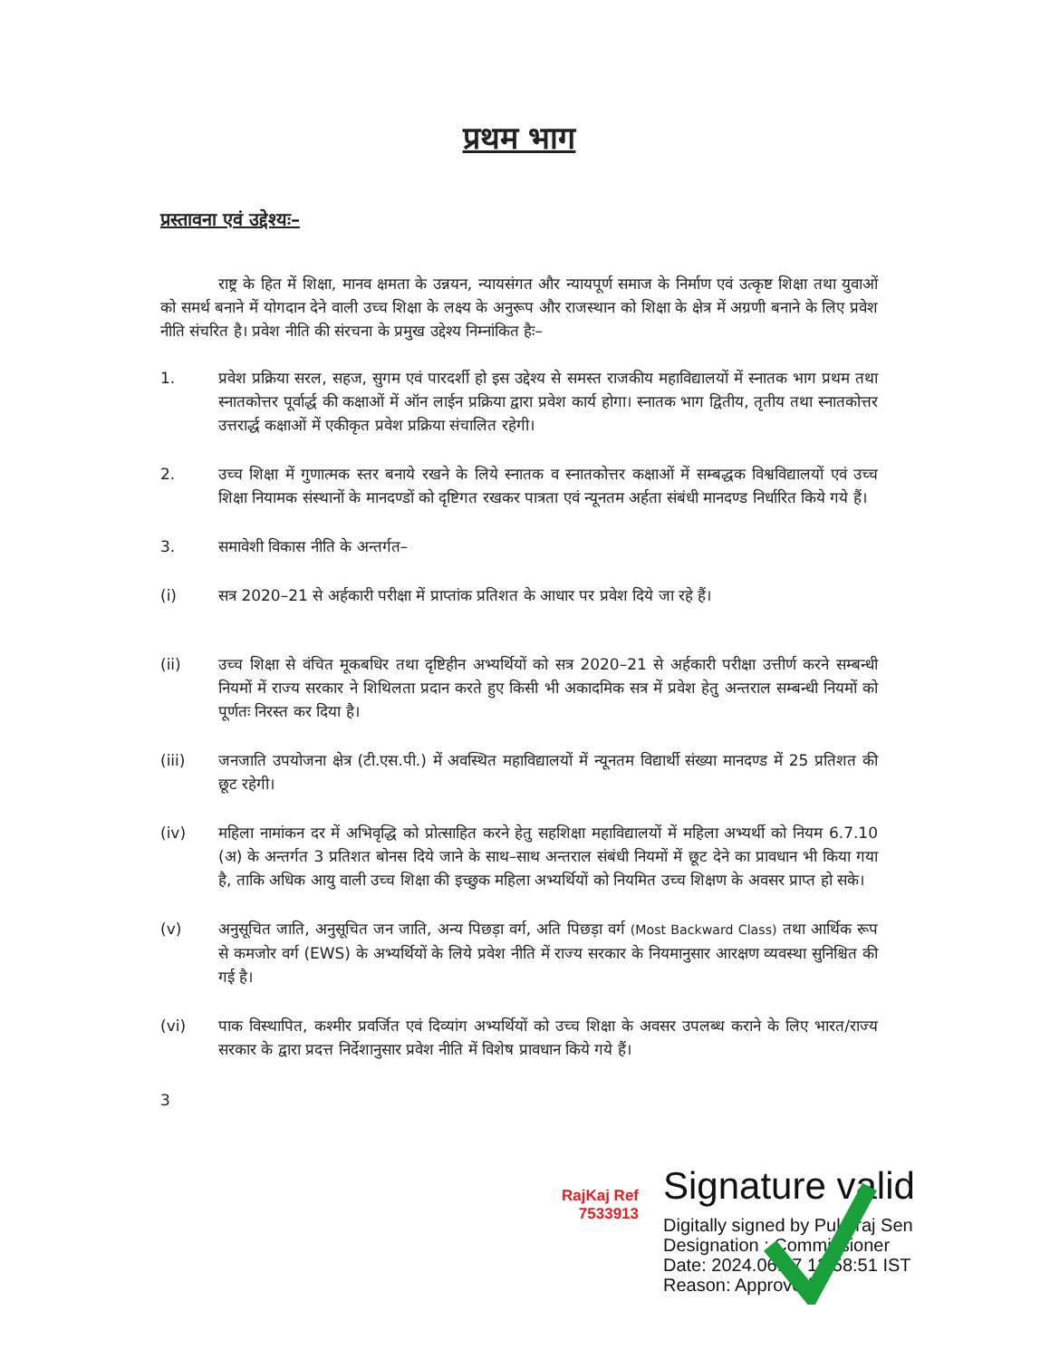प्रथम भाग
प्रस्तावना एवं उद्देश्यः–
राष्ट्र के हित में शिक्षा, मानव क्षमता के उन्नयन, न्यायसंगत और न्यायपूर्ण समाज के निर्माण एवं उत्कृष्ट शिक्षा तथा युवाओं को समर्थ बनाने में योगदान देने वाली उच्च शिक्षा के लक्ष्य के अनुरूप और राजस्थान को शिक्षा के क्षेत्र में अग्रणी बनाने के लिए प्रवेश नीति संचरित है। प्रवेश नीति की संरचना के प्रमुख उद्देश्य निम्नांकित हैः–
1. प्रवेश प्रक्रिया सरल, सहज, सुगम एवं पारदर्शी हो इस उद्देश्य से समस्त राजकीय महाविद्यालयों में स्नातक भाग प्रथम तथा स्नातकोत्तर पूर्वार्द्ध की कक्षाओं में ऑन लाईन प्रक्रिया द्वारा प्रवेश कार्य होगा। स्नातक भाग द्वितीय, तृतीय तथा स्नातकोत्तर उत्तरार्द्ध कक्षाओं में एकीकृत प्रवेश प्रक्रिया संचालित रहेगी।
2. उच्च शिक्षा में गुणात्मक स्तर बनाये रखने के लिये स्नातक व स्नातकोत्तर कक्षाओं में सम्बद्धक विश्वविद्यालयों एवं उच्च शिक्षा नियामक संस्थानों के मानदण्डों को दृष्टिगत रखकर पात्रता एवं न्यूनतम अर्हता संबंधी मानदण्ड निर्धारित किये गये हैं।
3. समावेशी विकास नीति के अन्तर्गत–
(i) सत्र 2020–21 से अर्हकारी परीक्षा में प्राप्तांक प्रतिशत के आधार पर प्रवेश दिये जा रहे हैं।
(ii) उच्च शिक्षा से वंचित मूकबधिर तथा दृष्टिहीन अभ्यर्थियों को सत्र 2020–21 से अर्हकारी परीक्षा उत्तीर्ण करने सम्बन्धी नियमों में राज्य सरकार ने शिथिलता प्रदान करते हुए किसी भी अकादमिक सत्र में प्रवेश हेतु अन्तराल सम्बन्धी नियमों को पूर्णतः निरस्त कर दिया है।
(iii) जनजाति उपयोजना क्षेत्र (टी.एस.पी.) में अवस्थित महाविद्यालयों में न्यूनतम विद्यार्थी संख्या मानदण्ड में 25 प्रतिशत की छूट रहेगी।
(iv) महिला नामांकन दर में अभिवृद्धि को प्रोत्साहित करने हेतु सहशिक्षा महाविद्यालयों में महिला अभ्यर्थी को नियम 6.7.10 (अ) के अन्तर्गत 3 प्रतिशत बोनस दिये जाने के साथ–साथ अन्तराल संबंधी नियमों में छूट देने का प्रावधान भी किया गया है, ताकि अधिक आयु वाली उच्च शिक्षा की इच्छुक महिला अभ्यर्थियों को नियमित उच्च शिक्षण के अवसर प्राप्त हो सके।
(v) अनुसूचित जाति, अनुसूचित जन जाति, अन्य पिछड़ा वर्ग, अति पिछड़ा वर्ग (Most Backward Class) तथा आर्थिक रूप से कमजोर वर्ग (EWS) के अभ्यर्थियों के लिये प्रवेश नीति में राज्य सरकार के नियमानुसार आरक्षण व्यवस्था सुनिश्चित की गई है।
(vi) पाक विस्थापित, कश्मीर प्रवर्जित एवं दिव्यांग अभ्यर्थियों को उच्च शिक्षा के अवसर उपलब्ध कराने के लिए भारत/राज्य सरकार के द्वारा प्रदत्त निर्देशानुसार प्रवेश नीति में विशेष प्रावधान किये गये हैं।
3
RajKaj Ref 7533913
Signature valid
Digitally signed by Pukhraj Sen
Designation : Commissioner
Date: 2024.06.07 13:58:51 IST
Reason: Approved